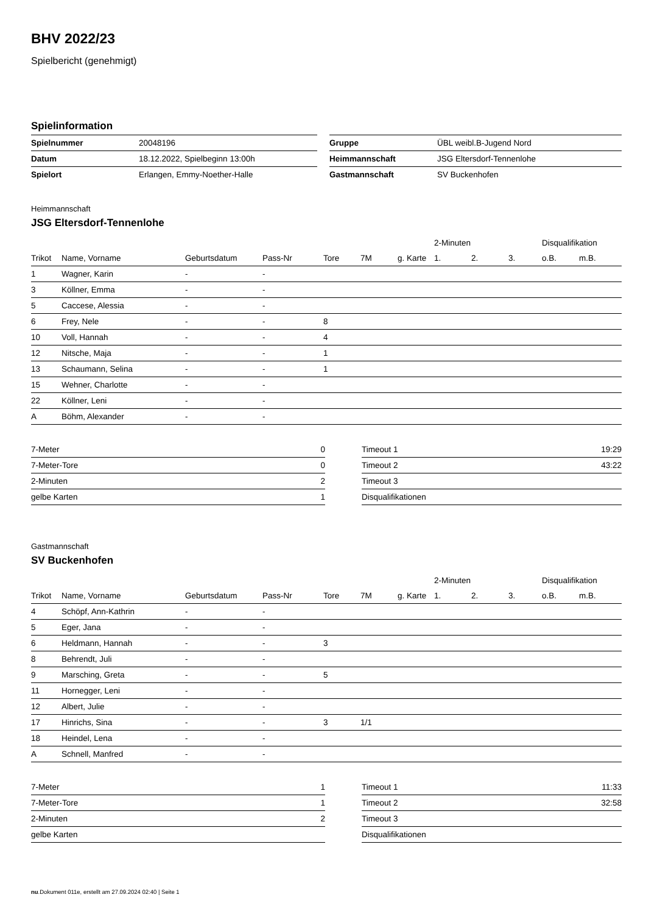BHV 2022/23
Spielbericht (genehmigt)
Spielinformation
| Spielnummer | 20048196 | | Gruppe | ÜBL weibl.B-Jugend Nord |
| Datum | 18.12.2022, Spielbeginn 13:00h | | Heimmannschaft | JSG Eltersdorf-Tennenlohe |
| Spielort | Erlangen, Emmy-Noether-Halle | | Gastmannschaft | SV Buckenhofen |
Heimmannschaft
JSG Eltersdorf-Tennenlohe
| | | | | | | | 2-Minuten | | | Disqualifikation | |
| --- | --- | --- | --- | --- | --- | --- | --- | --- | --- | --- | --- |
| Trikot | Name, Vorname | Geburtsdatum | Pass-Nr | Tore | 7M | g. Karte | 1. | 2. | 3. | o.B. | m.B. |
| 1 | Wagner, Karin | - | - | | | | | | | | |
| 3 | Köllner, Emma | - | - | | | | | | | | |
| 5 | Caccese, Alessia | - | - | | | | | | | | |
| 6 | Frey, Nele | - | - | 8 | | | | | | | |
| 10 | Voll, Hannah | - | - | 4 | | | | | | | |
| 12 | Nitsche, Maja | - | - | 1 | | | | | | | |
| 13 | Schaumann, Selina | - | - | 1 | | | | | | | |
| 15 | Wehner, Charlotte | - | - | | | | | | | | |
| 22 | Köllner, Leni | - | - | | | | | | | | |
| A | Böhm, Alexander | - | - | | | | | | | | |
| 7-Meter | 0 |
| 7-Meter-Tore | 0 |
| 2-Minuten | 2 |
| gelbe Karten | 1 |
| Timeout 1 | 19:29 |
| Timeout 2 | 43:22 |
| Timeout 3 | |
| Disqualifikationen | |
Gastmannschaft
SV Buckenhofen
| | | | | | | | 2-Minuten | | | Disqualifikation | |
| --- | --- | --- | --- | --- | --- | --- | --- | --- | --- | --- | --- |
| Trikot | Name, Vorname | Geburtsdatum | Pass-Nr | Tore | 7M | g. Karte | 1. | 2. | 3. | o.B. | m.B. |
| 4 | Schöpf, Ann-Kathrin | - | - | | | | | | | | |
| 5 | Eger, Jana | - | - | | | | | | | | |
| 6 | Heldmann, Hannah | - | - | 3 | | | | | | | |
| 8 | Behrendt, Juli | - | - | | | | | | | | |
| 9 | Marsching, Greta | - | - | 5 | | | | | | | |
| 11 | Hornegger, Leni | - | - | | | | | | | | |
| 12 | Albert, Julie | - | - | | | | | | | | |
| 17 | Hinrichs, Sina | - | - | 3 | 1/1 | | | | | | |
| 18 | Heindel, Lena | - | - | | | | | | | | |
| A | Schnell, Manfred | - | - | | | | | | | | |
| 7-Meter | 1 |
| 7-Meter-Tore | 1 |
| 2-Minuten | 2 |
| gelbe Karten | |
| Timeout 1 | 11:33 |
| Timeout 2 | 32:58 |
| Timeout 3 | |
| Disqualifikationen | |
nu.Dokument 011e, erstellt am 27.09.2024 02:40 | Seite 1